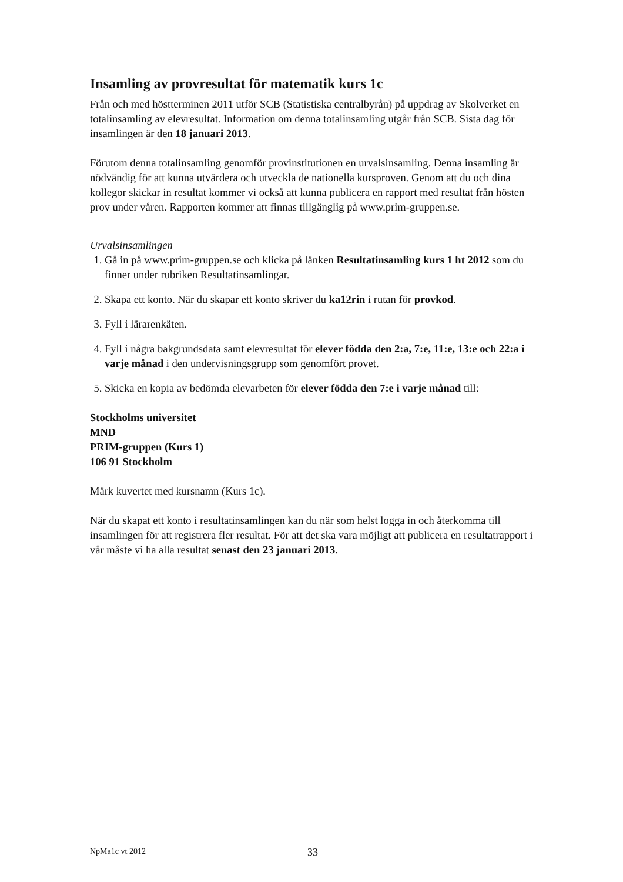Insamling av provresultat för matematik kurs 1c
Från och med höstterminen 2011 utför SCB (Statistiska centralbyrån) på uppdrag av Skolverket en totalinsamling av elevresultat. Information om denna totalinsamling utgår från SCB. Sista dag för insamlingen är den 18 januari 2013.
Förutom denna totalinsamling genomför provinstitutionen en urvalsinsamling. Denna insamling är nödvändig för att kunna utvärdera och utveckla de nationella kursproven. Genom att du och dina kollegor skickar in resultat kommer vi också att kunna publicera en rapport med resultat från hösten prov under våren. Rapporten kommer att finnas tillgänglig på www.prim-gruppen.se.
Urvalsinsamlingen
1. Gå in på www.prim-gruppen.se och klicka på länken Resultatinsamling kurs 1 ht 2012 som du finner under rubriken Resultatinsamlingar.
2. Skapa ett konto. När du skapar ett konto skriver du ka12rin i rutan för provkod.
3. Fyll i lärarenkäten.
4. Fyll i några bakgrundsdata samt elevresultat för elever födda den 2:a, 7:e, 11:e, 13:e och 22:a i varje månad i den undervisningsgrupp som genomfört provet.
5. Skicka en kopia av bedömda elevarbeten för elever födda den 7:e i varje månad till:
Stockholms universitet
MND
PRIM-gruppen (Kurs 1)
106 91 Stockholm
Märk kuvertet med kursnamn (Kurs 1c).
När du skapat ett konto i resultatinsamlingen kan du när som helst logga in och återkomma till insamlingen för att registrera fler resultat. För att det ska vara möjligt att publicera en resultatrapport i vår måste vi ha alla resultat senast den 23 januari 2013.
NpMa1c vt 2012 33